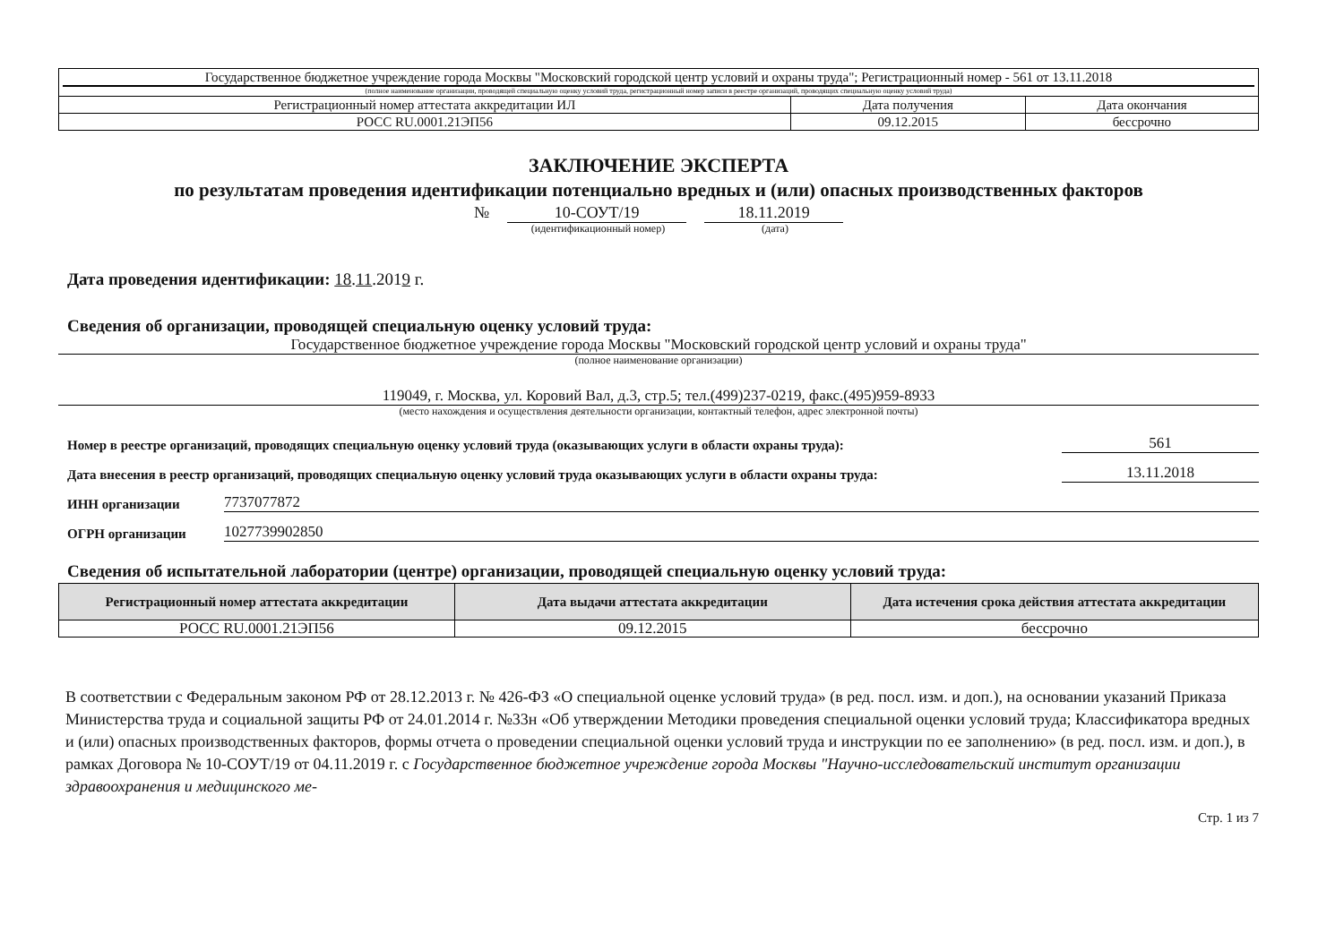| Государственное бюджетное учреждение города Москвы "Московский городской центр условий и охраны труда"; Регистрационный номер - 561 от 13.11.2018 (полное наименование организации, проводящей специальную оценку условий труда, регистрационный номер записи в реестре организаций, проводящих специальную оценку условий труда) | | |
| Регистрационный номер аттестата аккредитации ИЛ | Дата получения | Дата окончания |
| РОСС RU.0001.21ЭП56 | 09.12.2015 | бессрочно |
ЗАКЛЮЧЕНИЕ ЭКСПЕРТА
по результатам проведения идентификации потенциально вредных и (или) опасных производственных факторов
№ 10-СОУТ/19 18.11.2019
(идентификационный номер) (дата)
Дата проведения идентификации: 18.11.2019 г.
Сведения об организации, проводящей специальную оценку условий труда:
Государственное бюджетное учреждение города Москвы "Московский городской центр условий и охраны труда"
(полное наименование организации)
119049, г. Москва, ул. Коровий Вал, д.3, стр.5; тел.(499)237-0219, факс.(495)959-8933
(место нахождения и осуществления деятельности организации, контактный телефон, адрес электронной почты)
Номер в реестре организаций, проводящих специальную оценку условий труда (оказывающих услуги в области охраны труда): 561
Дата внесения в реестр организаций, проводящих специальную оценку условий труда оказывающих услуги в области охраны труда: 13.11.2018
ИНН организации 7737077872
ОГРН организации 1027739902850
Сведения об испытательной лаборатории (центре) организации, проводящей специальную оценку условий труда:
| Регистрационный номер аттестата аккредитации | Дата выдачи аттестата аккредитации | Дата истечения срока действия аттестата аккредитации |
| --- | --- | --- |
| РОСС RU.0001.21ЭП56 | 09.12.2015 | бессрочно |
В соответствии с Федеральным законом РФ от 28.12.2013 г. № 426-ФЗ «О специальной оценке условий труда» (в ред. посл. изм. и доп.), на основании указаний Приказа Министерства труда и социальной защиты РФ от 24.01.2014 г. №33н «Об утверждении Методики проведения специальной оценки условий труда; Классификатора вредных и (или) опасных производственных факторов, формы отчета о проведении специальной оценки условий труда и инструкции по ее заполнению» (в ред. посл. изм. и доп.), в рамках Договора № 10-СОУТ/19 от 04.11.2019 г. с Государственное бюджетное учреждение города Москвы "Научно-исследовательский институт организации здравоохранения и медицинского ме-
Стр. 1 из 7